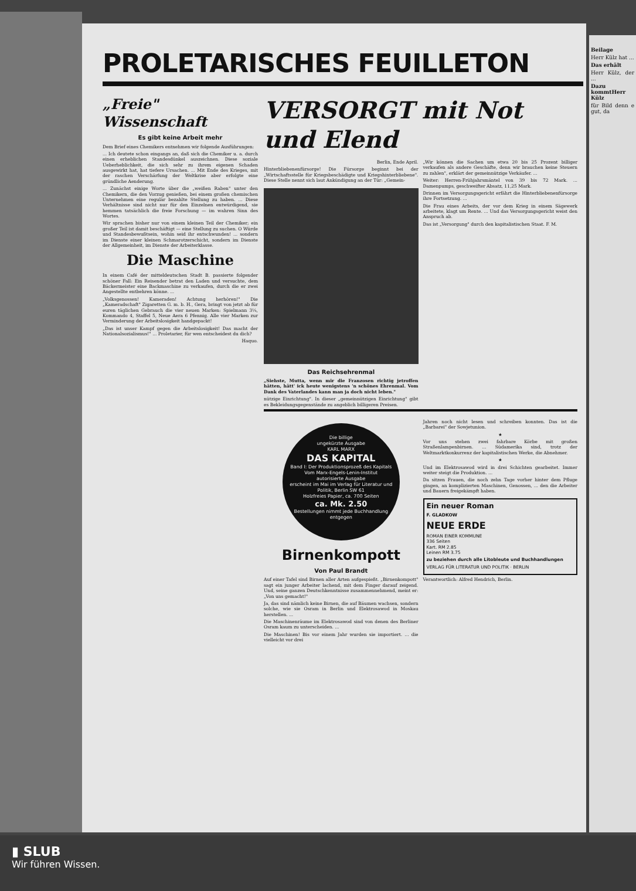Beilage
Herr Külz hat ...
Das erhält
Herr Külz, der ...
Dazu kommt Herr Külz
für Bild denn e gut, da
PROLETARISCHES FEUILLETON
„Freie" Wissenschaft
Es gibt keine Arbeit mehr
Dem Brief eines Chemikers entnehmen wir folgende Ausführungen:
... Ich deutete schon eingangs an, daß sich die Chemiker u. a. durch einen erheblichen Standesdünkel auszeichnen. Diese soziale Ueberheblichkeit, die sich sehr zu ihrem eigenen Schaden ausgewirkt hat, hat tiefere Ursachen. ... Mit Ende des Krieges, mit der raschen Verschärfung der Weltkrise aber erfolgte eine gründliche Aenderung.
... Zunächst einige Worte über die „weißen Raben" unter den Chemikern, die den Vorzug genießen, bei einem großen chemischen Unternehmen eine regulär bezahlte Stellung zu haben. ... Diese Verhältnisse sind nicht nur für den Einzelnen entwürdigend, sie hemmen tatsächlich die freie Forschung — im wahren Sinn des Wortes.
Wir sprachen bisher nur von einem kleinen Teil der Chemiker; ein großer Teil ist damit beschäftigt — eine Stellung zu suchen. O Würde und Standesbewußtsein, wohin seid ihr entschwunden! ... sondern im Dienste einer kleinen Schmarotzerschicht, sondern im Dienste der Allgemeinheit, im Dienste der Arbeiterklasse.
Die Maschine
In einem Café der mitteldeutschen Stadt B. passierte folgender schöner Fall: Ein Reisender betrat den Laden und versuchte, dem Bäckermeister eine Backmaschine zu verkaufen, durch die er zwei Angestellte entbehren könne. ...
„Volksgenossen! Kameraden! Achtung herhören!" Die „Kameradschaft" Zigaretten G. m. b. H., Gera, bringt von jetzt ab für euren täglichen Gebrauch die vier neuen Marken: Spielmann 3⅓, Kommando 4, Staffel 5, Neue Aera 6 Pfennig. Alle vier Marken zur Verminderung der Arbeitslosigkeit handgepackt!
„Das ist unser Kampf gegen die Arbeitslosigkeit! Das macht der Nationalsozialismus!" ... Proletarier, für wen entscheidest du dich?
Haquo.
VERSORGT mit Not und Elend
Berlin, Ende April.
Hinterbliebenenfürsorge! Die Fürsorge beginnt bei der „Wirtschaftsstelle für Kriegsbeschädigte und Kriegshinterbliebene". Diese Stelle nennt sich laut Ankündigung an der Tür: „Gemein-
Das Reichsehrenmal
„Siehste, Mutta, wenn mir die Franzosen richtig jetroffen hätten, hätt' ick heute wenigstens 'n schönes Ehrenmal. Vom Dank des Vaterlandes kann man ja doch nicht leben."
nützige Einrichtung". In dieser „gemeinnützigen Einrichtung" gibt es Bekleidungsgegenstände zu angeblich billigeren Preisen.
„Wir können die Sachen um etwa 20 bis 25 Prozent billiger verkaufen als andere Geschäfte, denn wir brauchen keine Steuern zu zahlen", erklärt der gemeinnützige Verkäufer. ...
Weiter: Herren-Frühjahrsmäntel von 39 bis 72 Mark. ... Damenpumps, geschweifter Absatz, 11,25 Mark.
Drinnen im Versorgungsgericht erfährt die Hinterbliebenenfürsorge ihre Fortsetzung. ...
Die Frau eines Arbeits, der vor dem Krieg in einem Sägewerk arbeitete, klagt um Rente. ... Und das Versorgungsgericht weist den Anspruch ab.
Das ist „Versorgung" durch den kapitalistischen Staat. F. M.
Die billige
ungekürzte Ausgabe
KARL MARX
DAS KAPITAL
Band I: Der Produktionsprozeß des Kapitals
Vom Marx-Engels-Lenin-Institut
autorisierte Ausgabe
erscheint im Mai im Verlag für Literatur und Politik, Berlin SW 61
Holzfreies Papier, ca. 700 Seiten
ca. Mk. 2.50
Bestellungen nimmt jede Buchhandlung entgegen
Birnenkompott
Von Paul Brandt
Auf einer Tafel sind Birnen aller Arten aufgespießt. „Birnenkompott" sagt ein junger Arbeiter lachend, mit dem Finger darauf zeigend. Und, seine ganzen Deutschkenntnisse zusammennehmend, meint er: „Von uns gemacht!"
Ja, das sind nämlich keine Birnen, die auf Bäumen wachsen, sondern solche, wie sie Osram in Berlin und Elektrosawod in Moskau herstellen. ...
Die Maschinenräume im Elektrosawod sind von denen des Berliner Osram kaum zu unterscheiden. ...
Die Maschinen! Bis vor einem Jahr wurden sie importiert. ... die vielleicht vor drei
Jahren noch nicht lesen und schreiben konnten. Das ist die „Barbarei" der Sowjetunion.
★
Vor uns stehen zwei fahrbare Körbe mit großen Straßenlampenbirnen. ... Südamerika sind, trotz der Weltmarktkonkurrenz der kapitalistischen Werke, die Abnehmer.
★
Und im Elektrosawod wird in drei Schichten gearbeitet. Immer weiter steigt die Produktion. ...
Da sitzen Frauen, die noch zehn Tage vorher hinter dem Pfluge gingen, an komplizierten Maschinen, Genossen, ... den die Arbeiter und Bauern freigekämpft haben.
Ein neuer Roman
F. GLADKOW
NEUE ERDE
ROMAN EINER KOMMUNE
336 Seiten
Kart. RM 2.85
Leinen RM 3.75
zu beziehen durch alle Litobleute und Buchhandlungen
VERLAG FÜR LITERATUR UND POLITIK · BERLIN
Verantwortlich: Alfred Hendrich, Berlin.
▮ SLUB
Wir führen Wissen.